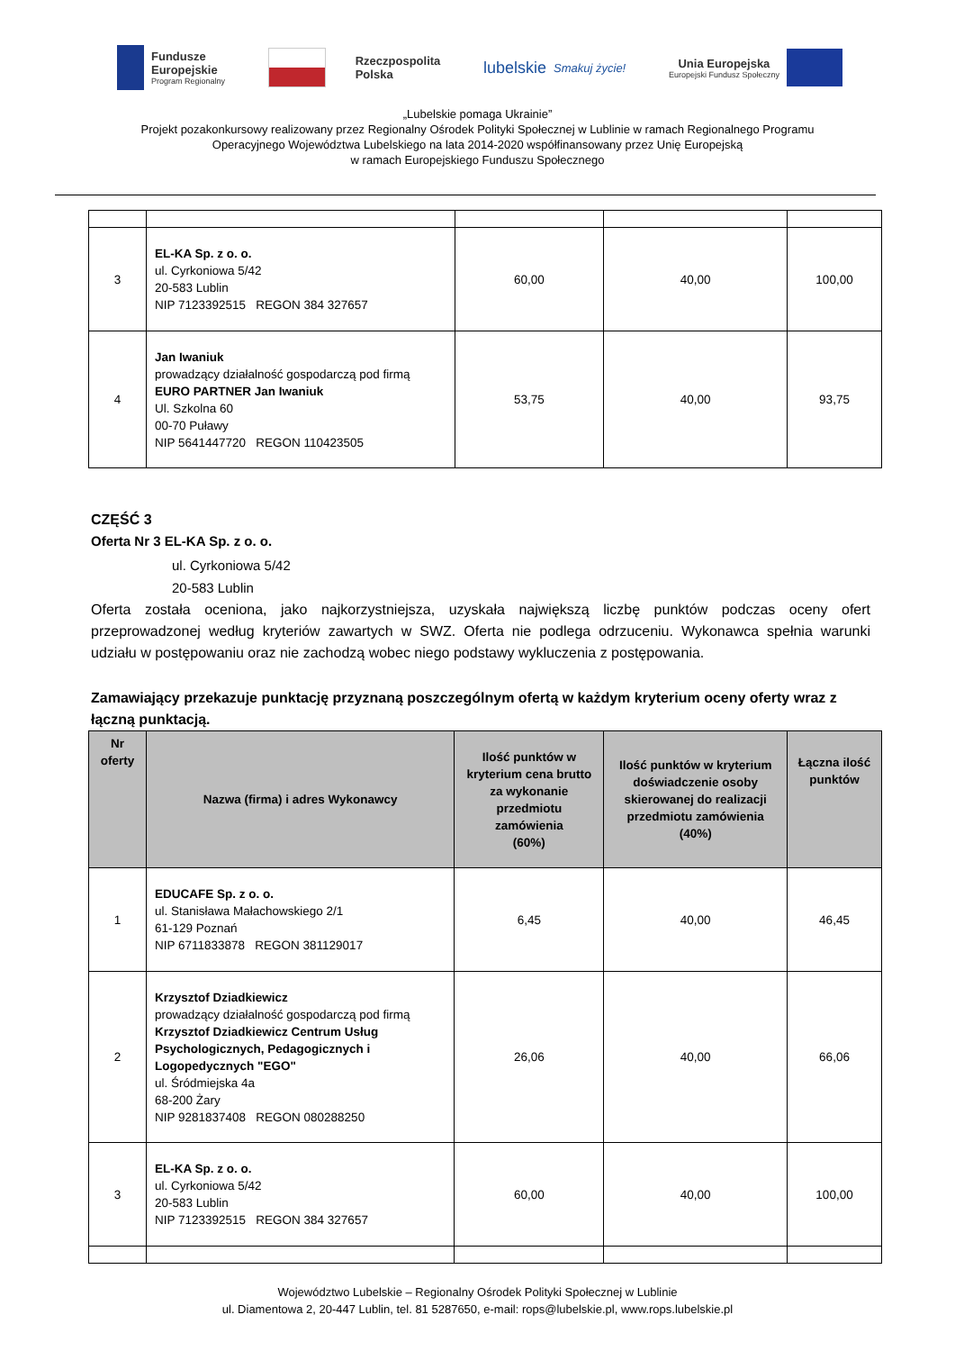Fundusze
Europejskie
Program Regionalny
Rzeczpospolita
Polska
lubelskie
Smakuj życie!
Unia Europejska
Europejski Fundusz Społeczny
„Lubelskie pomaga Ukrainie”
Projekt pozakonkursowy realizowany przez Regionalny Ośrodek Polityki Społecznej w Lublinie w ramach Regionalnego Programu
Operacyjnego Województwa Lubelskiego na lata 2014-2020 współfinansowany przez Unię Europejską
w ramach Europejskiego Funduszu Społecznego
| 3 | EL-KA Sp. z o. o. ul. Cyrkoniowa 5/42 20-583 Lublin NIP 7123392515 REGON 384 327657 | 60,00 | 40,00 | 100,00 |
| 4 | Jan Iwaniuk prowadzący działalność gospodarczą pod firmą EURO PARTNER Jan Iwaniuk Ul. Szkolna 60 00-70 Puławy NIP 5641447720 REGON 110423505 | 53,75 | 40,00 | 93,75 |
CZĘŚĆ 3
Oferta Nr 3 EL-KA Sp. z o. o.
ul. Cyrkoniowa 5/42
20-583 Lublin
Oferta została oceniona, jako najkorzystniejsza, uzyskała największą liczbę punktów podczas oceny ofert przeprowadzonej według kryteriów zawartych w SWZ. Oferta nie podlega odrzuceniu. Wykonawca spełnia warunki udziału w postępowaniu oraz nie zachodzą wobec niego podstawy wykluczenia z postępowania.
Zamawiający przekazuje punktację przyznaną poszczególnym ofertą w każdym kryterium oceny oferty wraz z łączną punktacją.
| Nr oferty | Nazwa (firma) i adres Wykonawcy | Ilość punktów w kryterium cena brutto za wykonanie przedmiotu zamówienia (60%) | Ilość punktów w kryterium doświadczenie osoby skierowanej do realizacji przedmiotu zamówienia (40%) | Łączna ilość punktów |
| --- | --- | --- | --- | --- |
| 1 | EDUCAFE Sp. z o. o. ul. Stanisława Małachowskiego 2/1 61-129 Poznań NIP 6711833878 REGON 381129017 | 6,45 | 40,00 | 46,45 |
| 2 | Krzysztof Dziadkiewicz prowadzący działalność gospodarczą pod firmą Krzysztof Dziadkiewicz Centrum Usług Psychologicznych, Pedagogicznych i Logopedycznych "EGO" ul. Śródmiejska 4a 68-200 Żary NIP 9281837408 REGON 080288250 | 26,06 | 40,00 | 66,06 |
| 3 | EL-KA Sp. z o. o. ul. Cyrkoniowa 5/42 20-583 Lublin NIP 7123392515 REGON 384 327657 | 60,00 | 40,00 | 100,00 |
Województwo Lubelskie – Regionalny Ośrodek Polityki Społecznej w Lublinie
ul. Diamentowa 2, 20-447 Lublin, tel. 81 5287650, e-mail: rops@lubelskie.pl, www.rops.lubelskie.pl